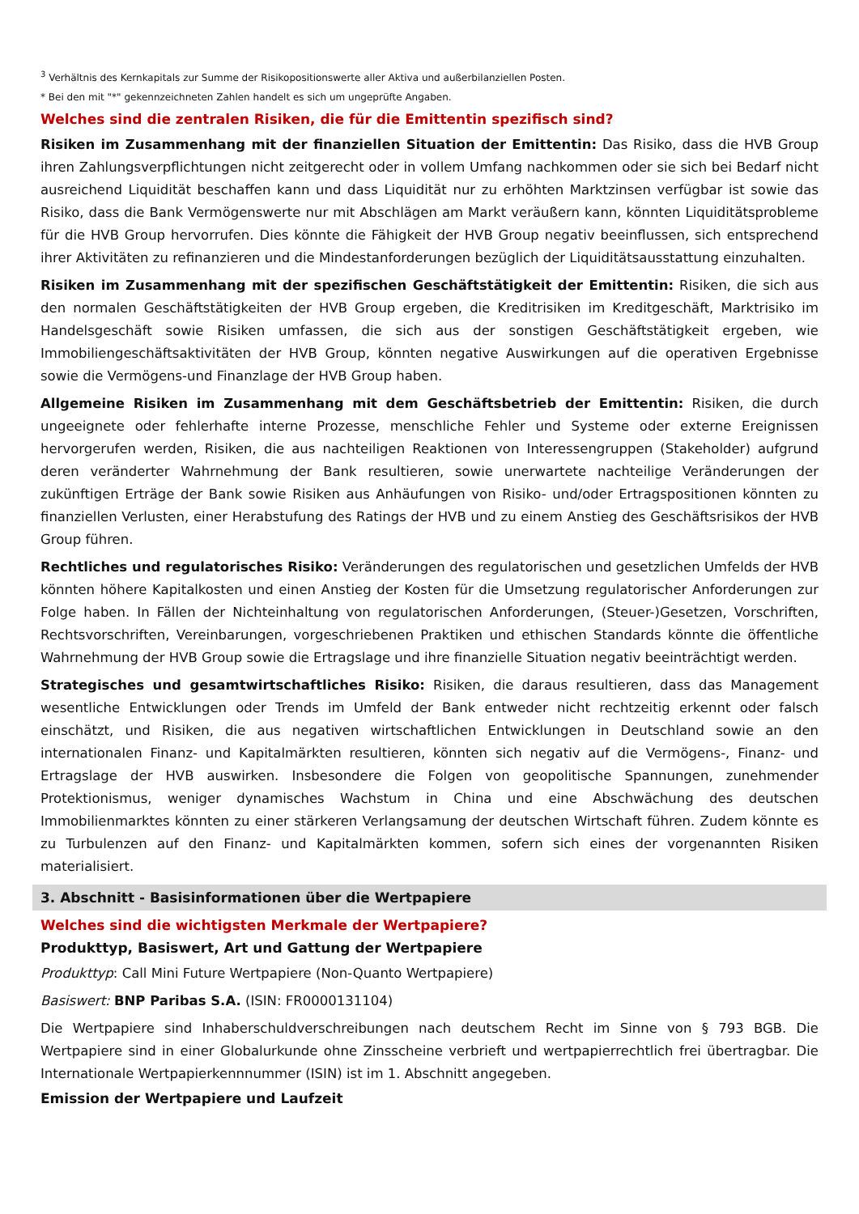<sup>3</sup> Verhältnis des Kernkapitals zur Summe der Risikopositionswerte aller Aktiva und außerbilanziellen Posten.
* Bei den mit "*" gekennzeichneten Zahlen handelt es sich um ungeprüfte Angaben.
Welches sind die zentralen Risiken, die für die Emittentin spezifisch sind?
Risiken im Zusammenhang mit der finanziellen Situation der Emittentin: Das Risiko, dass die HVB Group ihren Zahlungsverpflichtungen nicht zeitgerecht oder in vollem Umfang nachkommen oder sie sich bei Bedarf nicht ausreichend Liquidität beschaffen kann und dass Liquidität nur zu erhöhten Marktzinsen verfügbar ist sowie das Risiko, dass die Bank Vermögenswerte nur mit Abschlägen am Markt veräußern kann, könnten Liquiditätsprobleme für die HVB Group hervorrufen. Dies könnte die Fähigkeit der HVB Group negativ beeinflussen, sich entsprechend ihrer Aktivitäten zu refinanzieren und die Mindestanforderungen bezüglich der Liquiditätsausstattung einzuhalten.
Risiken im Zusammenhang mit der spezifischen Geschäftstätigkeit der Emittentin: Risiken, die sich aus den normalen Geschäftstätigkeiten der HVB Group ergeben, die Kreditrisiken im Kreditgeschäft, Marktrisiko im Handelsgeschäft sowie Risiken umfassen, die sich aus der sonstigen Geschäftstätigkeit ergeben, wie Immobiliengeschäftsaktivitäten der HVB Group, könnten negative Auswirkungen auf die operativen Ergebnisse sowie die Vermögens-und Finanzlage der HVB Group haben.
Allgemeine Risiken im Zusammenhang mit dem Geschäftsbetrieb der Emittentin: Risiken, die durch ungeeignete oder fehlerhafte interne Prozesse, menschliche Fehler und Systeme oder externe Ereignissen hervorgerufen werden, Risiken, die aus nachteiligen Reaktionen von Interessengruppen (Stakeholder) aufgrund deren veränderter Wahrnehmung der Bank resultieren, sowie unerwartete nachteilige Veränderungen der zukünftigen Erträge der Bank sowie Risiken aus Anhäufungen von Risiko- und/oder Ertragspositionen könnten zu finanziellen Verlusten, einer Herabstufung des Ratings der HVB und zu einem Anstieg des Geschäftsrisikos der HVB Group führen.
Rechtliches und regulatorisches Risiko: Veränderungen des regulatorischen und gesetzlichen Umfelds der HVB könnten höhere Kapitalkosten und einen Anstieg der Kosten für die Umsetzung regulatorischer Anforderungen zur Folge haben. In Fällen der Nichteinhaltung von regulatorischen Anforderungen, (Steuer-)Gesetzen, Vorschriften, Rechtsvorschriften, Vereinbarungen, vorgeschriebenen Praktiken und ethischen Standards könnte die öffentliche Wahrnehmung der HVB Group sowie die Ertragslage und ihre finanzielle Situation negativ beeinträchtigt werden.
Strategisches und gesamtwirtschaftliches Risiko: Risiken, die daraus resultieren, dass das Management wesentliche Entwicklungen oder Trends im Umfeld der Bank entweder nicht rechtzeitig erkennt oder falsch einschätzt, und Risiken, die aus negativen wirtschaftlichen Entwicklungen in Deutschland sowie an den internationalen Finanz- und Kapitalmärkten resultieren, könnten sich negativ auf die Vermögens-, Finanz- und Ertragslage der HVB auswirken. Insbesondere die Folgen von geopolitische Spannungen, zunehmender Protektionismus, weniger dynamisches Wachstum in China und eine Abschwächung des deutschen Immobilienmarktes könnten zu einer stärkeren Verlangsamung der deutschen Wirtschaft führen. Zudem könnte es zu Turbulenzen auf den Finanz- und Kapitalmärkten kommen, sofern sich eines der vorgenannten Risiken materialisiert.
3. Abschnitt - Basisinformationen über die Wertpapiere
Welches sind die wichtigsten Merkmale der Wertpapiere?
Produkttyp, Basiswert, Art und Gattung der Wertpapiere
Produkttyp: Call Mini Future Wertpapiere (Non-Quanto Wertpapiere)
Basiswert: BNP Paribas S.A. (ISIN: FR0000131104)
Die Wertpapiere sind Inhaberschuldverschreibungen nach deutschem Recht im Sinne von § 793 BGB. Die Wertpapiere sind in einer Globalurkunde ohne Zinsscheine verbrieft und wertpapierrechtlich frei übertragbar. Die Internationale Wertpapierkennnummer (ISIN) ist im 1. Abschnitt angegeben.
Emission der Wertpapiere und Laufzeit